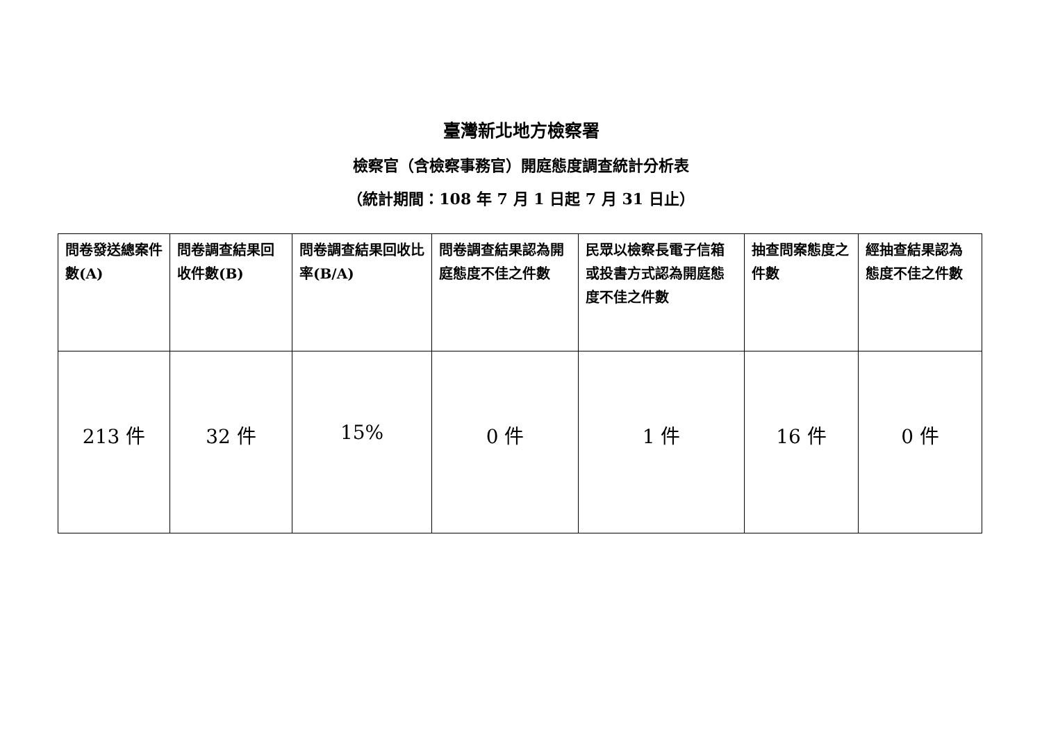臺灣新北地方檢察署
檢察官（含檢察事務官）開庭態度調查統計分析表
（統計期間：108 年 7 月 1 日起 7 月 31 日止）
| 問卷發送總案件數(A) | 問卷調查結果回收件數(B) | 問卷調查結果回收比率(B/A) | 問卷調查結果認為開庭態度不佳之件數 | 民眾以檢察長電子信箱或投書方式認為開庭態度不佳之件數 | 抽查問案態度之件數 | 經抽查結果認為態度不佳之件數 |
| --- | --- | --- | --- | --- | --- | --- |
| 213 件 | 32 件 | 15% | 0 件 | 1 件 | 16 件 | 0 件 |